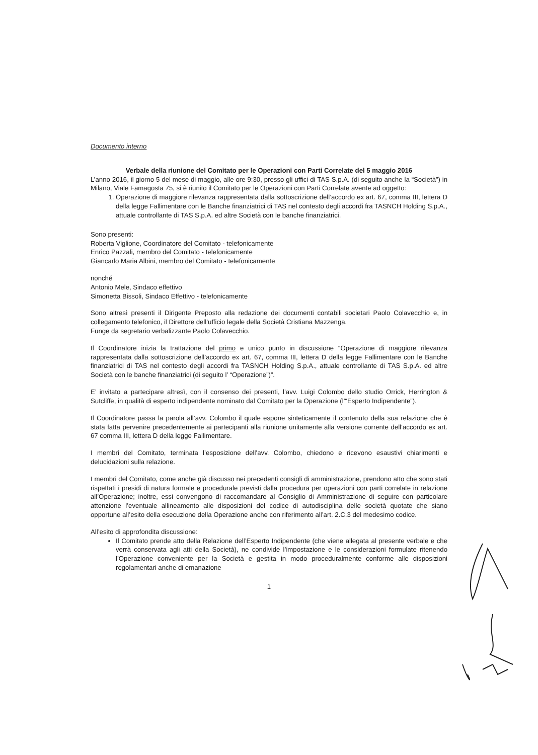Documento interno
Verbale della riunione del Comitato per le Operazioni con Parti Correlate del 5 maggio 2016
L’anno 2016, il giorno 5 del mese di maggio, alle ore 9:30, presso gli uffici di TAS S.p.A. (di seguito anche la “Società”) in Milano, Viale Famagosta 75, si è riunito il Comitato per le Operazioni con Parti Correlate avente ad oggetto:
1. Operazione di maggiore rilevanza rappresentata dalla sottoscrizione dell’accordo ex art. 67, comma III, lettera D della legge Fallimentare con le Banche finanziatrici di TAS nel contesto degli accordi fra TASNCH Holding S.p.A., attuale controllante di TAS S.p.A. ed altre Società con le banche finanziatrici.
Sono presenti:
Roberta Viglione, Coordinatore del Comitato - telefonicamente
Enrico Pazzali, membro del Comitato - telefonicamente
Giancarlo Maria Albini, membro del Comitato - telefonicamente
nonché
Antonio Mele, Sindaco effettivo
Simonetta Bissoli, Sindaco Effettivo - telefonicamente
Sono altresì presenti il Dirigente Preposto alla redazione dei documenti contabili societari Paolo Colavecchio e, in collegamento telefonico, il Direttore dell’ufficio legale della Società Cristiana Mazzenga.
Funge da segretario verbalizzante Paolo Colavecchio.
Il Coordinatore inizia la trattazione del primo e unico punto in discussione “Operazione di maggiore rilevanza rappresentata dalla sottoscrizione dell’accordo ex art. 67, comma III, lettera D della legge Fallimentare con le Banche finanziatrici di TAS nel contesto degli accordi fra TASNCH Holding S.p.A., attuale controllante di TAS S.p.A. ed altre Società con le banche finanziatrici (di seguito l’ “Operazione”)”.
E’ invitato a partecipare altresì, con il consenso dei presenti, l’avv. Luigi Colombo dello studio Orrick, Herrington & Sutcliffe, in qualità di esperto indipendente nominato dal Comitato per la Operazione (l’“Esperto Indipendente”).
Il Coordinatore passa la parola all’avv. Colombo il quale espone sinteticamente il contenuto della sua relazione che è stata fatta pervenire precedentemente ai partecipanti alla riunione unitamente alla versione corrente dell’accordo ex art. 67 comma III, lettera D della legge Fallimentare.
I membri del Comitato, terminata l’esposizione dell’avv. Colombo, chiedono e ricevono esaustivi chiarimenti e delucidazioni sulla relazione.
I membri del Comitato, come anche già discusso nei precedenti consigli di amministrazione, prendono atto che sono stati rispettati i presidi di natura formale e procedurale previsti dalla procedura per operazioni con parti correlate in relazione all’Operazione; inoltre, essi convengono di raccomandare al Consiglio di Amministrazione di seguire con particolare attenzione l’eventuale allineamento alle disposizioni del codice di autodisciplina delle società quotate che siano opportune all’esito della esecuzione della Operazione anche con riferimento all’art. 2.C.3 del medesimo codice.
All’esito di approfondita discussione:
Il Comitato prende atto della Relazione dell’Esperto Indipendente (che viene allegata al presente verbale e che verrà conservata agli atti della Società), ne condivide l’impostazione e le considerazioni formulate ritenendo l’Operazione conveniente per la Società e gestita in modo proceduralmente conforme alle disposizioni regolamentari anche di emanazione
1